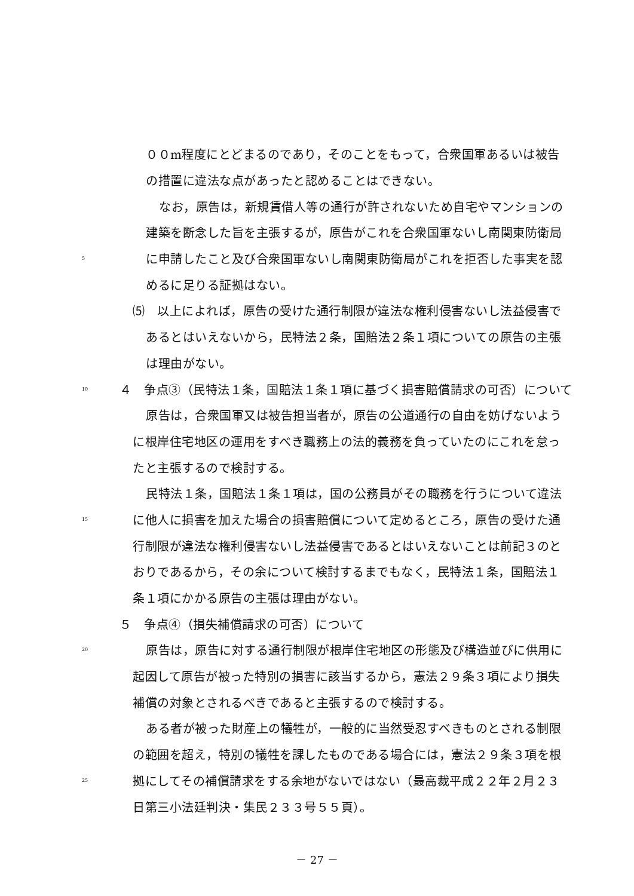００m程度にとどまるのであり，そのことをもって，合衆国軍あるいは被告
の措置に違法な点があったと認めることはできない。
なお，原告は，新規賃借人等の通行が許されないため自宅やマンションの
建築を断念した旨を主張するが，原告がこれを合衆国軍ないし南関東防衛局
5 に申請したこと及び合衆国軍ないし南関東防衛局がこれを拒否した事実を認
めるに足りる証拠はない。
⑸　以上によれば，原告の受けた通行制限が違法な権利侵害ないし法益侵害で
あるとはいえないから，民特法２条，国賠法２条１項についての原告の主張
は理由がない。
10 ４　争点③（民特法１条，国賠法１条１項に基づく損害賠償請求の可否）について
原告は，合衆国軍又は被告担当者が，原告の公道通行の自由を妨げないよう
に根岸住宅地区の運用をすべき職務上の法的義務を負っていたのにこれを怠っ
たと主張するので検討する。
民特法１条，国賠法１条１項は，国の公務員がその職務を行うについて違法
15 に他人に損害を加えた場合の損害賠償について定めるところ，原告の受けた通
行制限が違法な権利侵害ないし法益侵害であるとはいえないことは前記３のと
おりであるから，その余について検討するまでもなく，民特法１条，国賠法１
条１項にかかる原告の主張は理由がない。
５　争点④（損失補償請求の可否）について
20 原告は，原告に対する通行制限が根岸住宅地区の形態及び構造並びに供用に
起因して原告が被った特別の損害に該当するから，憲法２９条３項により損失
補償の対象とされるべきであると主張するので検討する。
ある者が被った財産上の犠牲が，一般的に当然受忍すべきものとされる制限
の範囲を超え，特別の犠牲を課したものである場合には，憲法２９条３項を根
25 拠にしてその補償請求をする余地がないではない（最高裁平成２２年２月２３
日第三小法廷判決・集民２３３号５５頁）。
－ 27 －